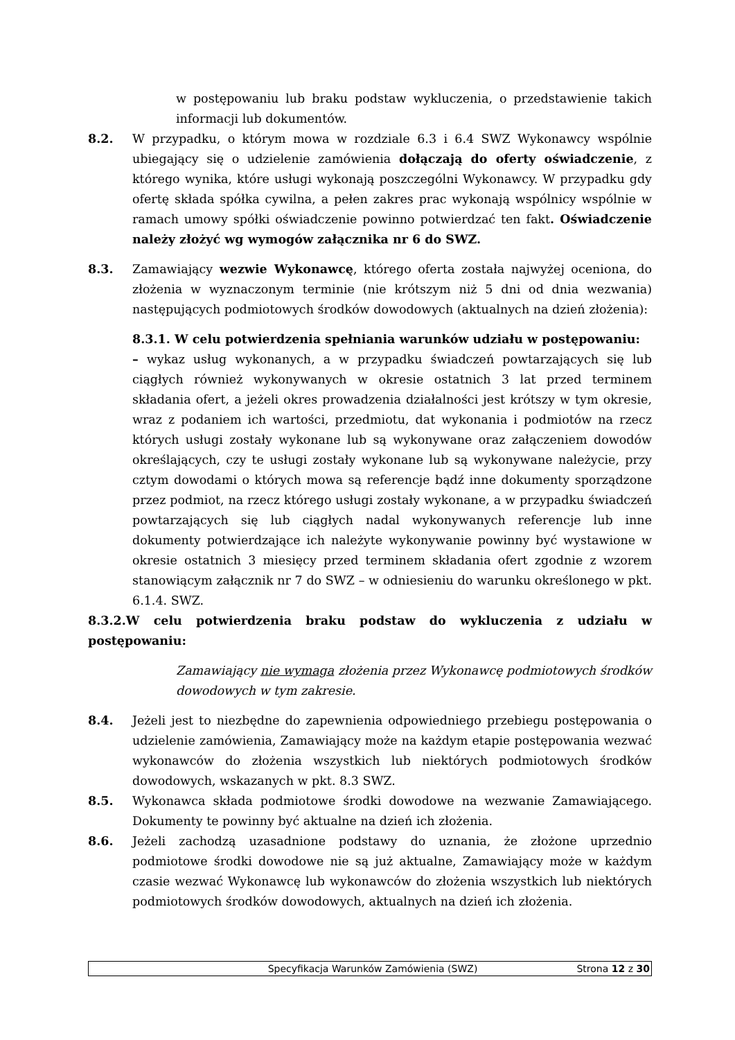w postępowaniu lub braku podstaw wykluczenia, o przedstawienie takich informacji lub dokumentów.
8.2. W przypadku, o którym mowa w rozdziale 6.3 i 6.4 SWZ Wykonawcy wspólnie ubiegający się o udzielenie zamówienia dołączają do oferty oświadczenie, z którego wynika, które usługi wykonają poszczególni Wykonawcy. W przypadku gdy ofertę składa spółka cywilna, a pełen zakres prac wykonają wspólnicy wspólnie w ramach umowy spółki oświadczenie powinno potwierdzać ten fakt. Oświadczenie należy złożyć wg wymogów załącznika nr 6 do SWZ.
8.3. Zamawiający wezwie Wykonawcę, którego oferta została najwyżej oceniona, do złożenia w wyznaczonym terminie (nie krótszym niż 5 dni od dnia wezwania) następujących podmiotowych środków dowodowych (aktualnych na dzień złożenia):
8.3.1. W celu potwierdzenia spełniania warunków udziału w postępowaniu:
– wykaz usług wykonanych, a w przypadku świadczeń powtarzających się lub ciągłych również wykonywanych w okresie ostatnich 3 lat przed terminem składania ofert, a jeżeli okres prowadzenia działalności jest krótszy w tym okresie, wraz z podaniem ich wartości, przedmiotu, dat wykonania i podmiotów na rzecz których usługi zostały wykonane lub są wykonywane oraz załączeniem dowodów określających, czy te usługi zostały wykonane lub są wykonywane należycie, przy cztym dowodami o których mowa są referencje bądź inne dokumenty sporządzone przez podmiot, na rzecz którego usługi zostały wykonane, a w przypadku świadczeń powtarzających się lub ciągłych nadal wykonywanych referencje lub inne dokumenty potwierdzające ich należyte wykonywanie powinny być wystawione w okresie ostatnich 3 miesięcy przed terminem składania ofert zgodnie z wzorem stanowiącym załącznik nr 7 do SWZ – w odniesieniu do warunku określonego w pkt. 6.1.4. SWZ.
8.3.2.W celu potwierdzenia braku podstaw do wykluczenia z udziału w postępowaniu:
Zamawiający nie wymaga złożenia przez Wykonawcę podmiotowych środków dowodowych w tym zakresie.
8.4. Jeżeli jest to niezbędne do zapewnienia odpowiedniego przebiegu postępowania o udzielenie zamówienia, Zamawiający może na każdym etapie postępowania wezwać wykonawców do złożenia wszystkich lub niektórych podmiotowych środków dowodowych, wskazanych w pkt. 8.3 SWZ.
8.5. Wykonawca składa podmiotowe środki dowodowe na wezwanie Zamawiającego. Dokumenty te powinny być aktualne na dzień ich złożenia.
8.6. Jeżeli zachodzą uzasadnione podstawy do uznania, że złożone uprzednio podmiotowe środki dowodowe nie są już aktualne, Zamawiający może w każdym czasie wezwać Wykonawcę lub wykonawców do złożenia wszystkich lub niektórych podmiotowych środków dowodowych, aktualnych na dzień ich złożenia.
Specyfikacja Warunków Zamówienia (SWZ)
Strona 12 z 30